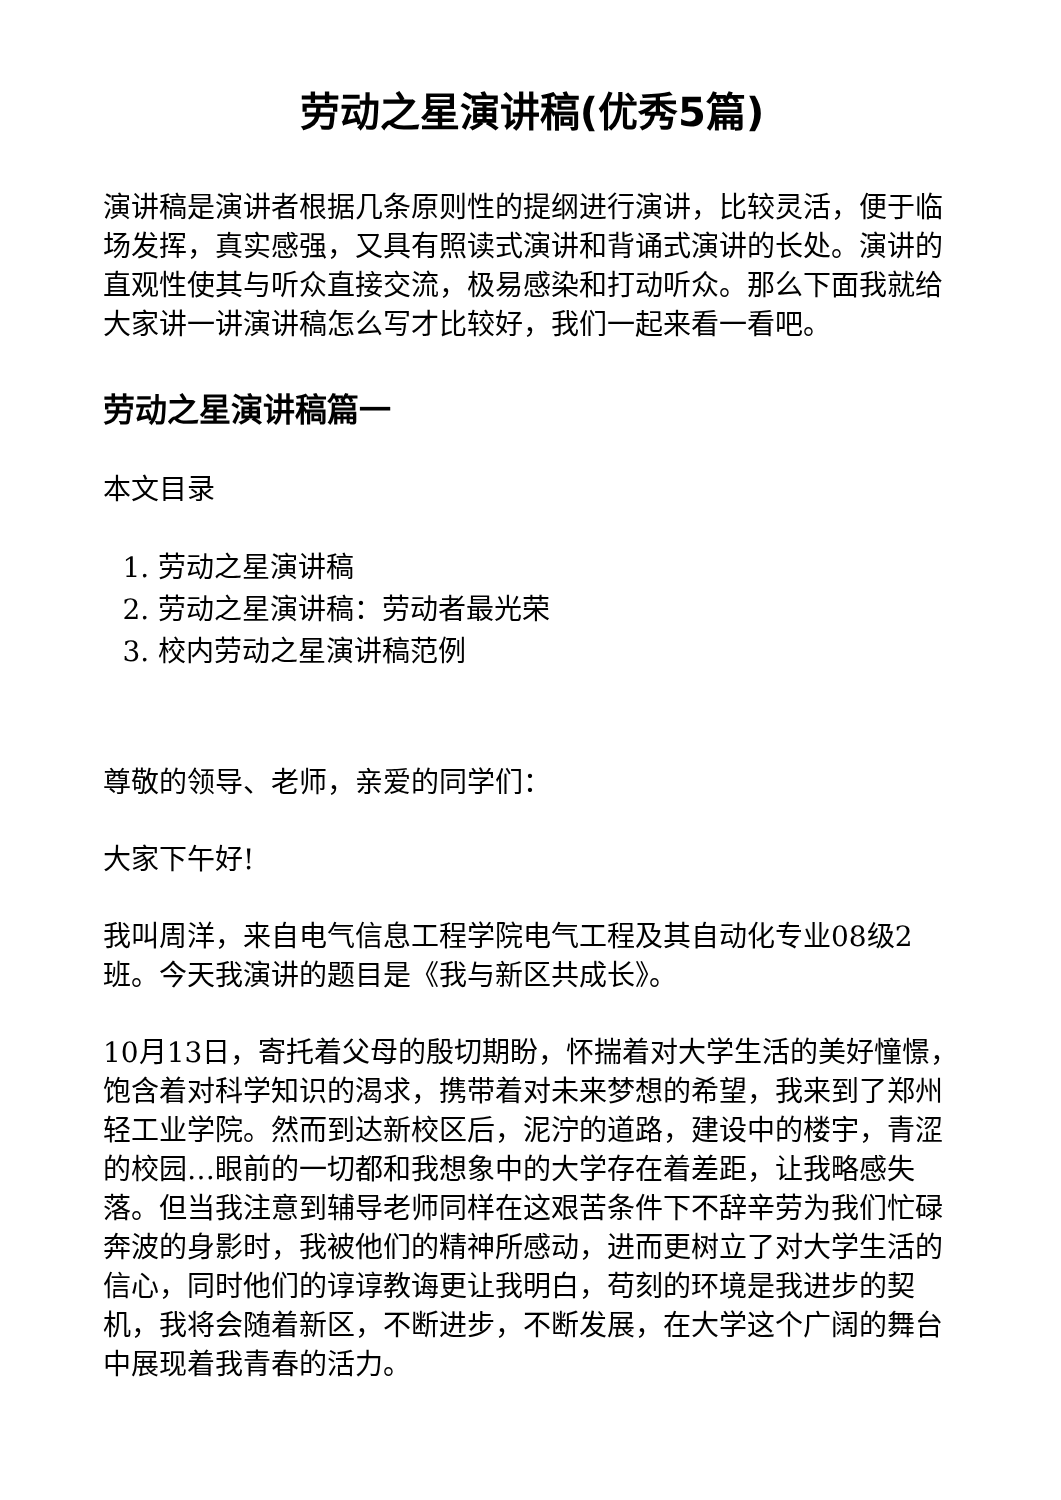劳动之星演讲稿(优秀5篇)
演讲稿是演讲者根据几条原则性的提纲进行演讲，比较灵活，便于临场发挥，真实感强，又具有照读式演讲和背诵式演讲的长处。演讲的直观性使其与听众直接交流，极易感染和打动听众。那么下面我就给大家讲一讲演讲稿怎么写才比较好，我们一起来看一看吧。
劳动之星演讲稿篇一
本文目录
1. 劳动之星演讲稿
2. 劳动之星演讲稿：劳动者最光荣
3. 校内劳动之星演讲稿范例
尊敬的领导、老师，亲爱的同学们：
大家下午好!
我叫周洋，来自电气信息工程学院电气工程及其自动化专业08级2班。今天我演讲的题目是《我与新区共成长》。
10月13日，寄托着父母的殷切期盼，怀揣着对大学生活的美好憧憬，饱含着对科学知识的渴求，携带着对未来梦想的希望，我来到了郑州轻工业学院。然而到达新校区后，泥泞的道路，建设中的楼宇，青涩的校园…眼前的一切都和我想象中的大学存在着差距，让我略感失落。但当我注意到辅导老师同样在这艰苦条件下不辞辛劳为我们忙碌奔波的身影时，我被他们的精神所感动，进而更树立了对大学生活的信心，同时他们的谆谆教诲更让我明白，苟刻的环境是我进步的契机，我将会随着新区，不断进步，不断发展，在大学这个广阔的舞台中展现着我青春的活力。